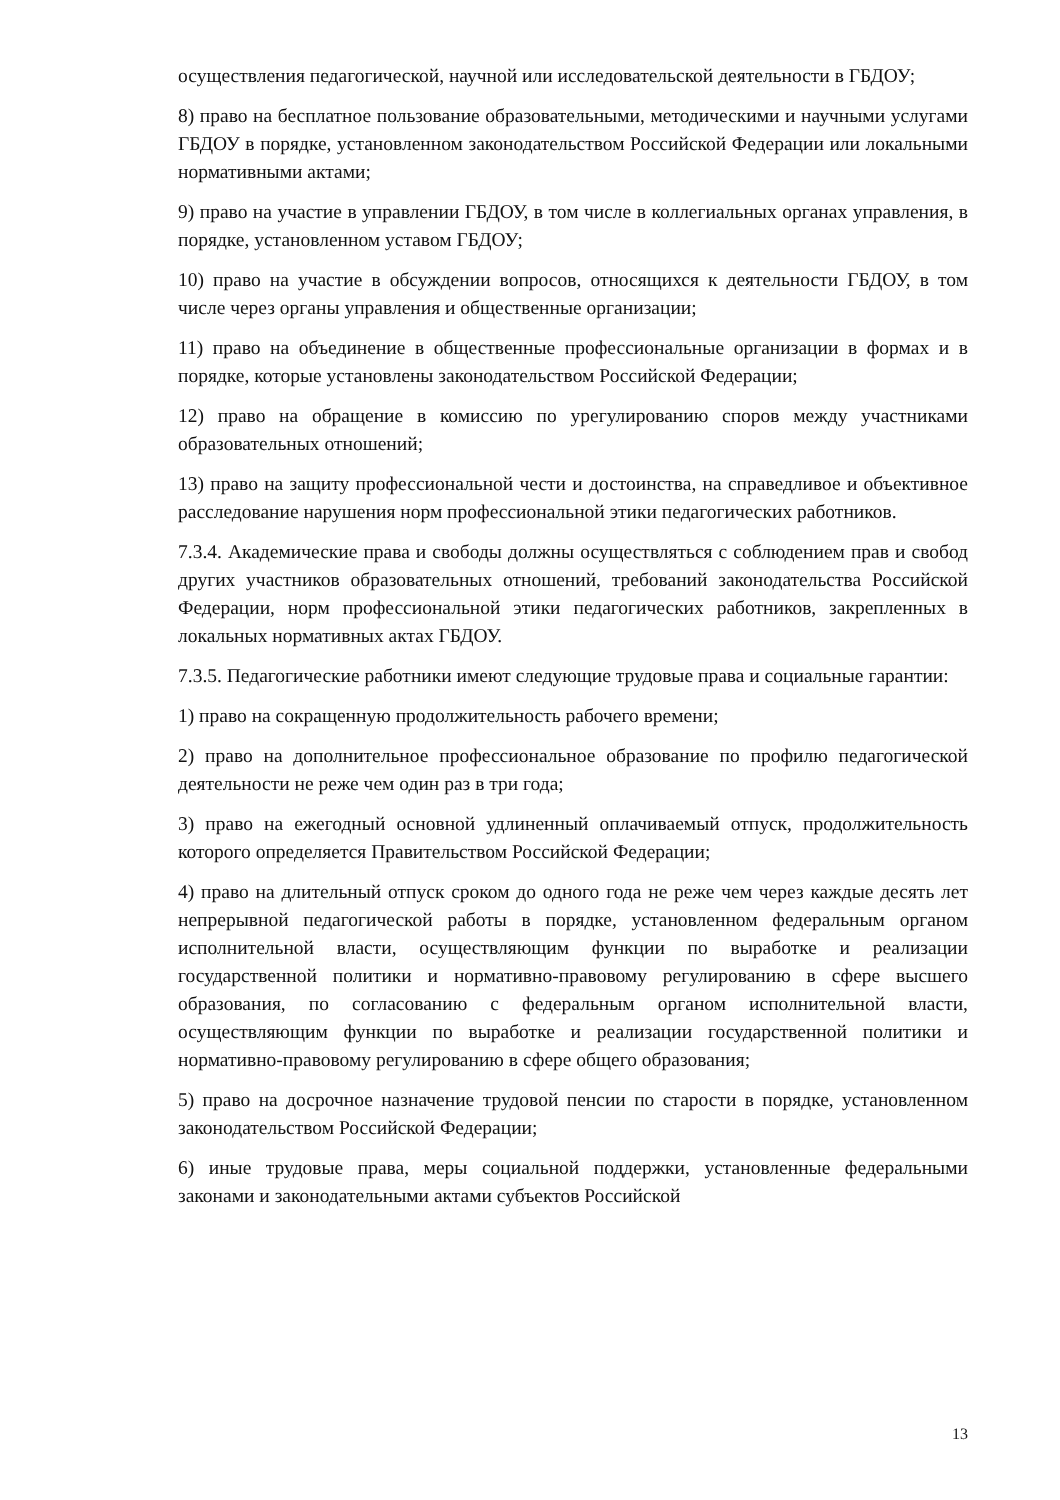осуществления педагогической, научной или исследовательской деятельности в ГБДОУ;
8) право на бесплатное пользование образовательными, методическими и научными услугами ГБДОУ в порядке, установленном законодательством Российской Федерации или локальными нормативными актами;
9) право на участие в управлении ГБДОУ, в том числе в коллегиальных органах управления, в порядке, установленном уставом ГБДОУ;
10) право на участие в обсуждении вопросов, относящихся к деятельности ГБДОУ, в том числе через органы управления и общественные организации;
11) право на объединение в общественные профессиональные организации в формах и в порядке, которые установлены законодательством Российской Федерации;
12) право на обращение в комиссию по урегулированию споров между участниками образовательных отношений;
13) право на защиту профессиональной чести и достоинства, на справедливое и объективное расследование нарушения норм профессиональной этики педагогических работников.
7.3.4. Академические права и свободы должны осуществляться с соблюдением прав и свобод других участников образовательных отношений, требований законодательства Российской Федерации, норм профессиональной этики педагогических работников, закрепленных в локальных нормативных актах ГБДОУ.
7.3.5. Педагогические работники имеют следующие трудовые права и социальные гарантии:
1) право на сокращенную продолжительность рабочего времени;
2) право на дополнительное профессиональное образование по профилю педагогической деятельности не реже чем один раз в три года;
3) право на ежегодный основной удлиненный оплачиваемый отпуск, продолжительность которого определяется Правительством Российской Федерации;
4) право на длительный отпуск сроком до одного года не реже чем через каждые десять лет непрерывной педагогической работы в порядке, установленном федеральным органом исполнительной власти, осуществляющим функции по выработке и реализации государственной политики и нормативно-правовому регулированию в сфере высшего образования, по согласованию с федеральным органом исполнительной власти, осуществляющим функции по выработке и реализации государственной политики и нормативно-правовому регулированию в сфере общего образования;
5) право на досрочное назначение трудовой пенсии по старости в порядке, установленном законодательством Российской Федерации;
6) иные трудовые права, меры социальной поддержки, установленные федеральными законами и законодательными актами субъектов Российской
13